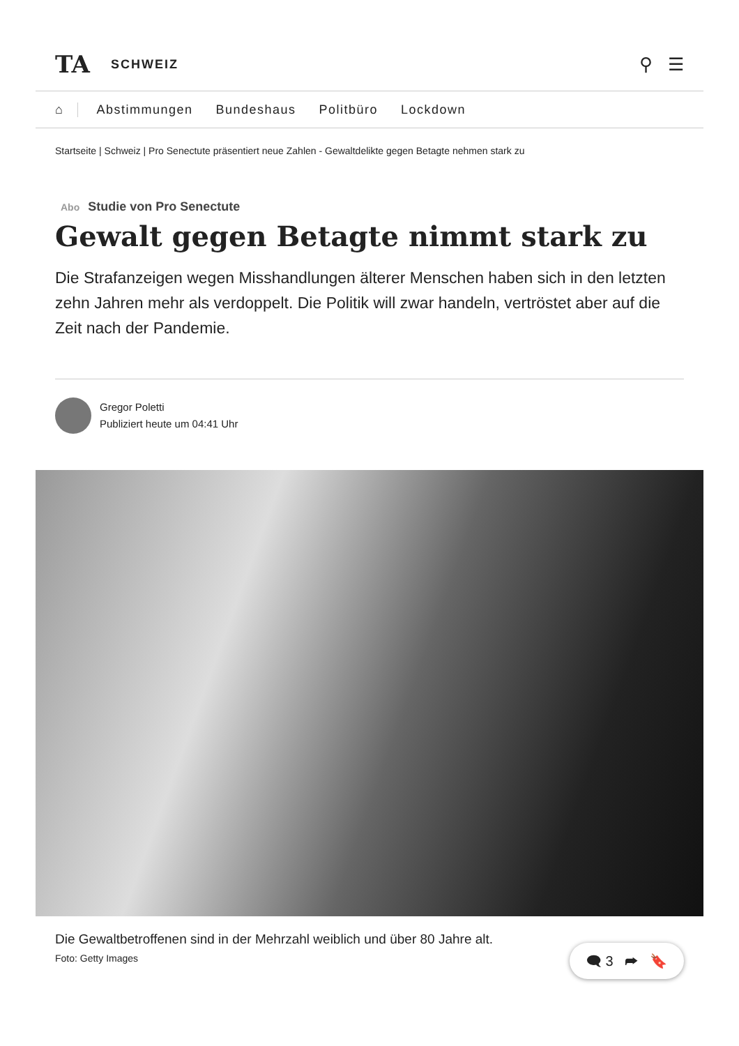TA
SCHWEIZ
⚲ ☰
⌂ Abstimmungen Bundeshaus Politbüro Lockdown
Startseite | Schweiz | Pro Senectute präsentiert neue Zahlen - Gewaltdelikte gegen Betagte nehmen stark zu
Abo Studie von Pro Senectute
Gewalt gegen Betagte nimmt stark zu
Die Strafanzeigen wegen Misshandlungen älterer Menschen haben sich in den letzten zehn Jahren mehr als verdoppelt. Die Politik will zwar handeln, vertröstet aber auf die Zeit nach der Pandemie.
Gregor Poletti
Publiziert heute um 04:41 Uhr
Die Gewaltbetroffenen sind in der Mehrzahl weiblich und über 80 Jahre alt.
Foto: Getty Images
🗨 3 ➦ 🔖